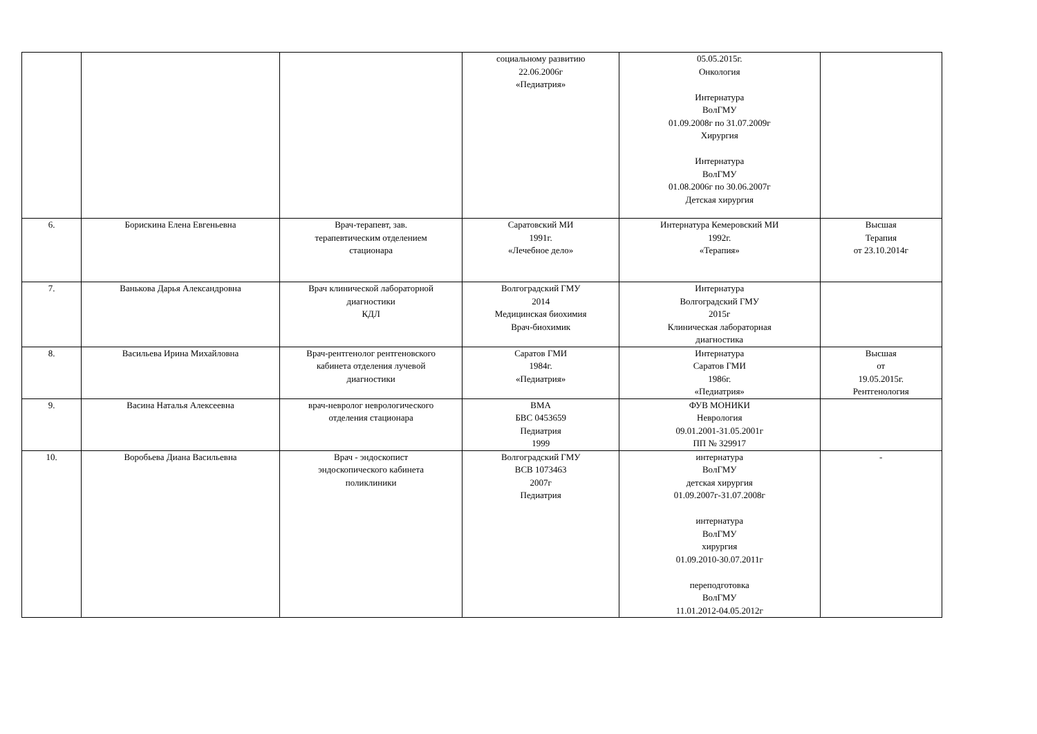| | | | социальному развитию 22.06.2006г «Педиатрия» | 05.05.2015г. Онкология Интернатура ВолГМУ 01.09.2008г по 31.07.2009г Хирургия Интернатура ВолГМУ 01.08.2006г по 30.06.2007г Детская хирургия | |
| 6. | Борискина Елена Евгеньевна | Врач-терапевт, зав. терапевтическим отделением стационара | Саратовский МИ 1991г. «Лечебное дело» | Интернатура Кемеровский МИ 1992г. «Терапия» | Высшая Терапия от 23.10.2014г |
| 7. | Ванькова Дарья Александровна | Врач клинической лабораторной диагностики КДЛ | Волгоградский ГМУ 2014 Медицинская биохимия Врач-биохимик | Интернатура Волгоградский ГМУ 2015г Клиническая лабораторная диагностика | |
| 8. | Васильева Ирина Михайловна | Врач-рентгенолог рентгеновского кабинета отделения лучевой диагностики | Саратов ГМИ 1984г. «Педиатрия» | Интернатура Саратов ГМИ 1986г. «Педиатрия» | Высшая от 19.05.2015г. Рентгенология |
| 9. | Васина Наталья Алексеевна | врач-невролог неврологического отделения стационара | ВМА БВС 0453659 Педиатрия 1999 | ФУВ МОНИКИ Неврология 09.01.2001-31.05.2001г ПП № 329917 | |
| 10. | Воробьева Диана Васильевна | Врач - эндоскопист эндоскопического кабинета поликлиники | Волгоградский ГМУ ВСВ 1073463 2007г Педиатрия | интернатура ВолГМУ детская хирургия 01.09.2007г-31.07.2008г интернатура ВолГМУ хирургия 01.09.2010-30.07.2011г переподготовка ВолГМУ 11.01.2012-04.05.2012г | - |